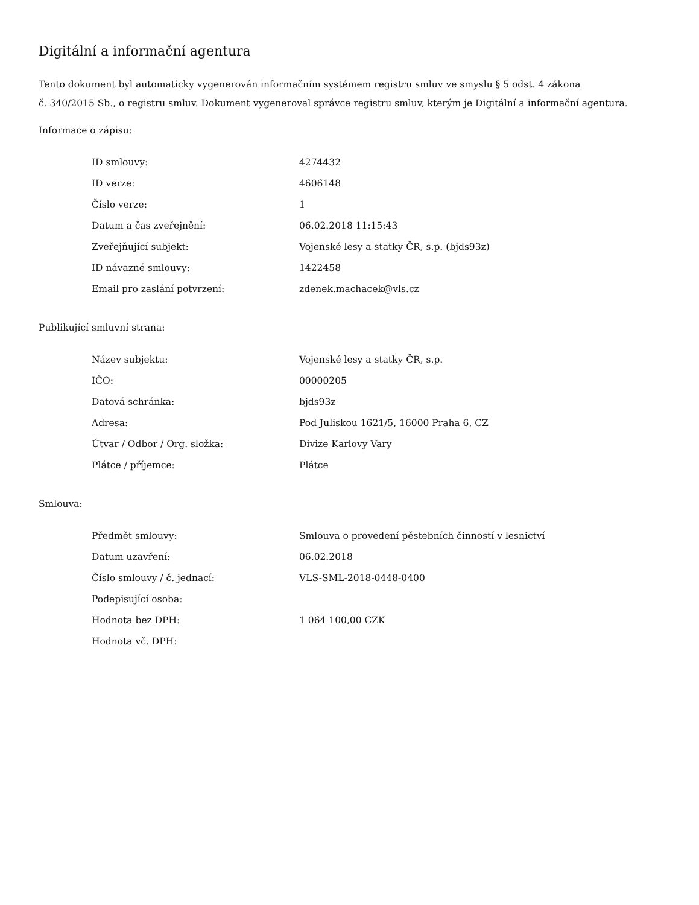Digitální a informační agentura
Tento dokument byl automaticky vygenerován informačním systémem registru smluv ve smyslu § 5 odst. 4 zákona
č. 340/2015 Sb., o registru smluv. Dokument vygeneroval správce registru smluv, kterým je Digitální a informační agentura.
Informace o zápisu:
| ID smlouvy: | 4274432 |
| ID verze: | 4606148 |
| Číslo verze: | 1 |
| Datum a čas zveřejnění: | 06.02.2018 11:15:43 |
| Zveřejňující subjekt: | Vojenské lesy a statky ČR, s.p. (bjds93z) |
| ID návazné smlouvy: | 1422458 |
| Email pro zaslání potvrzení: | zdenek.machacek@vls.cz |
Publikující smluvní strana:
| Název subjektu: | Vojenské lesy a statky ČR, s.p. |
| IČO: | 00000205 |
| Datová schránka: | bjds93z |
| Adresa: | Pod Juliskou 1621/5, 16000 Praha 6, CZ |
| Útvar / Odbor / Org. složka: | Divize Karlovy Vary |
| Plátce / příjemce: | Plátce |
Smlouva:
| Předmět smlouvy: | Smlouva o provedení pěstebních činností v lesnictví |
| Datum uzavření: | 06.02.2018 |
| Číslo smlouvy / č. jednací: | VLS-SML-2018-0448-0400 |
| Podepisující osoba: | |
| Hodnota bez DPH: | 1 064 100,00 CZK |
| Hodnota vč. DPH: | |